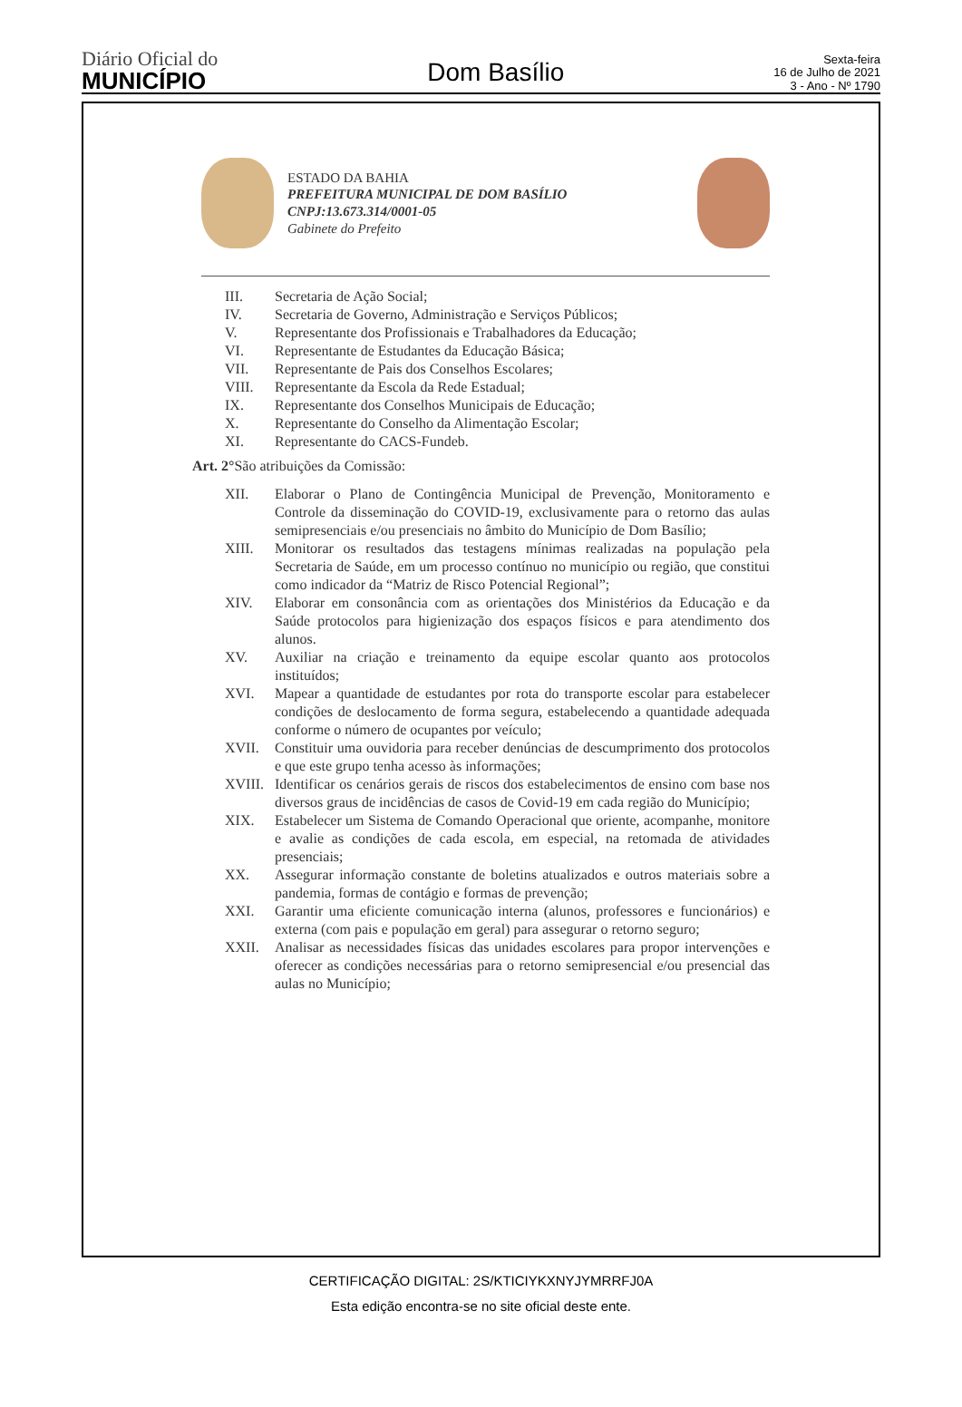Diário Oficial do
MUNICÍPIO
Dom Basílio
Sexta-feira
16 de Julho de 2021
3 - Ano - Nº 1790
ESTADO DA BAHIA
PREFEITURA MUNICIPAL DE DOM BASÍLIO
CNPJ:13.673.314/0001-05
Gabinete do Prefeito
III. Secretaria de Ação Social;
IV. Secretaria de Governo, Administração e Serviços Públicos;
V. Representante dos Profissionais e Trabalhadores da Educação;
VI. Representante de Estudantes da Educação Básica;
VII. Representante de Pais dos Conselhos Escolares;
VIII. Representante da Escola da Rede Estadual;
IX. Representante dos Conselhos Municipais de Educação;
X. Representante do Conselho da Alimentação Escolar;
XI. Representante do CACS-Fundeb.
Art. 2°São atribuições da Comissão:
XII. Elaborar o Plano de Contingência Municipal de Prevenção, Monitoramento e Controle da disseminação do COVID-19, exclusivamente para o retorno das aulas semipresenciais e/ou presenciais no âmbito do Município de Dom Basílio;
XIII. Monitorar os resultados das testagens mínimas realizadas na população pela Secretaria de Saúde, em um processo contínuo no município ou região, que constitui como indicador da “Matriz de Risco Potencial Regional”;
XIV. Elaborar em consonância com as orientações dos Ministérios da Educação e da Saúde protocolos para higienização dos espaços físicos e para atendimento dos alunos.
XV. Auxiliar na criação e treinamento da equipe escolar quanto aos protocolos instituídos;
XVI. Mapear a quantidade de estudantes por rota do transporte escolar para estabelecer condições de deslocamento de forma segura, estabelecendo a quantidade adequada conforme o número de ocupantes por veículo;
XVII. Constituir uma ouvidoria para receber denúncias de descumprimento dos protocolos e que este grupo tenha acesso às informações;
XVIII. Identificar os cenários gerais de riscos dos estabelecimentos de ensino com base nos diversos graus de incidências de casos de Covid-19 em cada região do Município;
XIX. Estabelecer um Sistema de Comando Operacional que oriente, acompanhe, monitore e avalie as condições de cada escola, em especial, na retomada de atividades presenciais;
XX. Assegurar informação constante de boletins atualizados e outros materiais sobre a pandemia, formas de contágio e formas de prevenção;
XXI. Garantir uma eficiente comunicação interna (alunos, professores e funcionários) e externa (com pais e população em geral) para assegurar o retorno seguro;
XXII. Analisar as necessidades físicas das unidades escolares para propor intervenções e oferecer as condições necessárias para o retorno semipresencial e/ou presencial das aulas no Município;
CERTIFICAÇÃO DIGITAL: 2S/KTICIYKXNYJYMRRFJ0A
Esta edição encontra-se no site oficial deste ente.